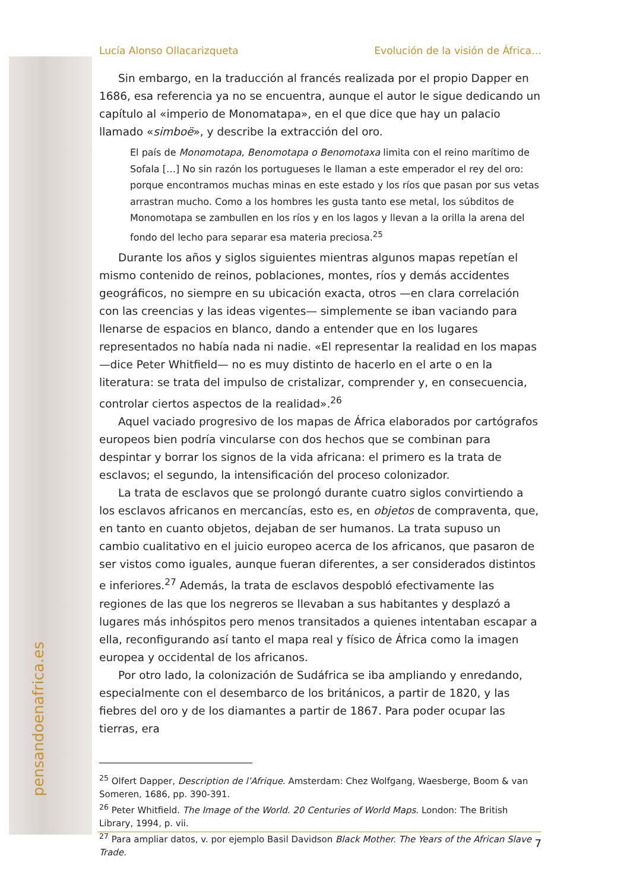pensandoenafrica.es
Lucía Alonso Ollacarizqueta Evolución de la visión de África…
Sin embargo, en la traducción al francés realizada por el propio Dapper en 1686, esa referencia ya no se encuentra, aunque el autor le sigue dedicando un capítulo al «imperio de Monomatapa», en el que dice que hay un palacio llamado «simboë», y describe la extracción del oro.
El país de Monomotapa, Benomotapa o Benomotaxa limita con el reino marítimo de Sofala […] No sin razón los portugueses le llaman a este emperador el rey del oro: porque encontramos muchas minas en este estado y los ríos que pasan por sus vetas arrastran mucho. Como a los hombres les gusta tanto ese metal, los súbditos de Monomotapa se zambullen en los ríos y en los lagos y llevan a la orilla la arena del fondo del lecho para separar esa materia preciosa.<sup>25</sup>
Durante los años y siglos siguientes mientras algunos mapas repetían el mismo contenido de reinos, poblaciones, montes, ríos y demás accidentes geográficos, no siempre en su ubicación exacta, otros —en clara correlación con las creencias y las ideas vigentes— simplemente se iban vaciando para llenarse de espacios en blanco, dando a entender que en los lugares representados no había nada ni nadie. «El representar la realidad en los mapas —dice Peter Whitfield— no es muy distinto de hacerlo en el arte o en la literatura: se trata del impulso de cristalizar, comprender y, en consecuencia, controlar ciertos aspectos de la realidad».<sup>26</sup>
Aquel vaciado progresivo de los mapas de África elaborados por cartógrafos europeos bien podría vincularse con dos hechos que se combinan para despintar y borrar los signos de la vida africana: el primero es la trata de esclavos; el segundo, la intensificación del proceso colonizador.
La trata de esclavos que se prolongó durante cuatro siglos convirtiendo a los esclavos africanos en mercancías, esto es, en objetos de compraventa, que, en tanto en cuanto objetos, dejaban de ser humanos. La trata supuso un cambio cualitativo en el juicio europeo acerca de los africanos, que pasaron de ser vistos como iguales, aunque fueran diferentes, a ser considerados distintos e inferiores.<sup>27</sup> Además, la trata de esclavos despobló efectivamente las regiones de las que los negreros se llevaban a sus habitantes y desplazó a lugares más inhóspitos pero menos transitados a quienes intentaban escapar a ella, reconfigurando así tanto el mapa real y físico de África como la imagen europea y occidental de los africanos.
Por otro lado, la colonización de Sudáfrica se iba ampliando y enredando, especialmente con el desembarco de los británicos, a partir de 1820, y las fiebres del oro y de los diamantes a partir de 1867. Para poder ocupar las tierras, era
<sup>25</sup> Olfert Dapper, Description de l’Afrique. Amsterdam: Chez Wolfgang, Waesberge, Boom & van Someren, 1686, pp. 390-391.
<sup>26</sup> Peter Whitfield. The Image of the World. 20 Centuries of World Maps. London: The British Library, 1994, p. vii.
<sup>27</sup> Para ampliar datos, v. por ejemplo Basil Davidson Black Mother. The Years of the African Slave Trade.
7